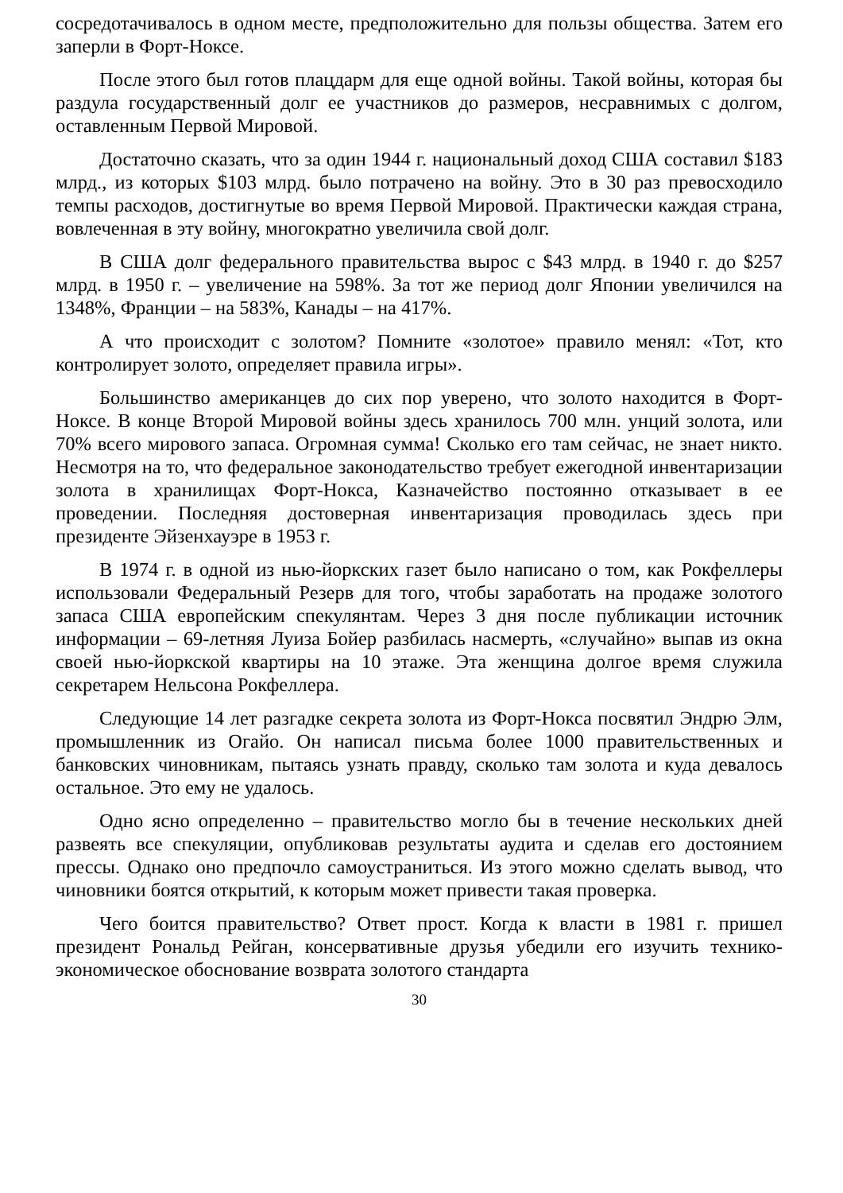сосредотачивалось в одном месте, предположительно для пользы общества. Затем его заперли в Форт-Ноксе.
После этого был готов плацдарм для еще одной войны. Такой войны, которая бы раздула государственный долг ее участников до размеров, несравнимых с долгом, оставленным Первой Мировой.
Достаточно сказать, что за один 1944 г. национальный доход США составил $183 млрд., из которых $103 млрд. было потрачено на войну. Это в 30 раз превосходило темпы расходов, достигнутые во время Первой Мировой. Практически каждая страна, вовлеченная в эту войну, многократно увеличила свой долг.
В США долг федерального правительства вырос с $43 млрд. в 1940 г. до $257 млрд. в 1950 г. – увеличение на 598%. За тот же период долг Японии увеличился на 1348%, Франции – на 583%, Канады – на 417%.
А что происходит с золотом? Помните «золотое» правило менял: «Тот, кто контролирует золото, определяет правила игры».
Большинство американцев до сих пор уверено, что золото находится в Форт-Ноксе. В конце Второй Мировой войны здесь хранилось 700 млн. унций золота, или 70% всего мирового запаса. Огромная сумма! Сколько его там сейчас, не знает никто. Несмотря на то, что федеральное законодательство требует ежегодной инвентаризации золота в хранилищах Форт-Нокса, Казначейство постоянно отказывает в ее проведении. Последняя достоверная инвентаризация проводилась здесь при президенте Эйзенхауэре в 1953 г.
В 1974 г. в одной из нью-йоркских газет было написано о том, как Рокфеллеры использовали Федеральный Резерв для того, чтобы заработать на продаже золотого запаса США европейским спекулянтам. Через 3 дня после публикации источник информации – 69-летняя Луиза Бойер разбилась насмерть, «случайно» выпав из окна своей нью-йоркской квартиры на 10 этаже. Эта женщина долгое время служила секретарем Нельсона Рокфеллера.
Следующие 14 лет разгадке секрета золота из Форт-Нокса посвятил Эндрю Элм, промышленник из Огайо. Он написал письма более 1000 правительственных и банковских чиновникам, пытаясь узнать правду, сколько там золота и куда девалось остальное. Это ему не удалось.
Одно ясно определенно – правительство могло бы в течение нескольких дней развеять все спекуляции, опубликовав результаты аудита и сделав его достоянием прессы. Однако оно предпочло самоустраниться. Из этого можно сделать вывод, что чиновники боятся открытий, к которым может привести такая проверка.
Чего боится правительство? Ответ прост. Когда к власти в 1981 г. пришел президент Рональд Рейган, консервативные друзья убедили его изучить технико-экономическое обоснование возврата золотого стандарта
30